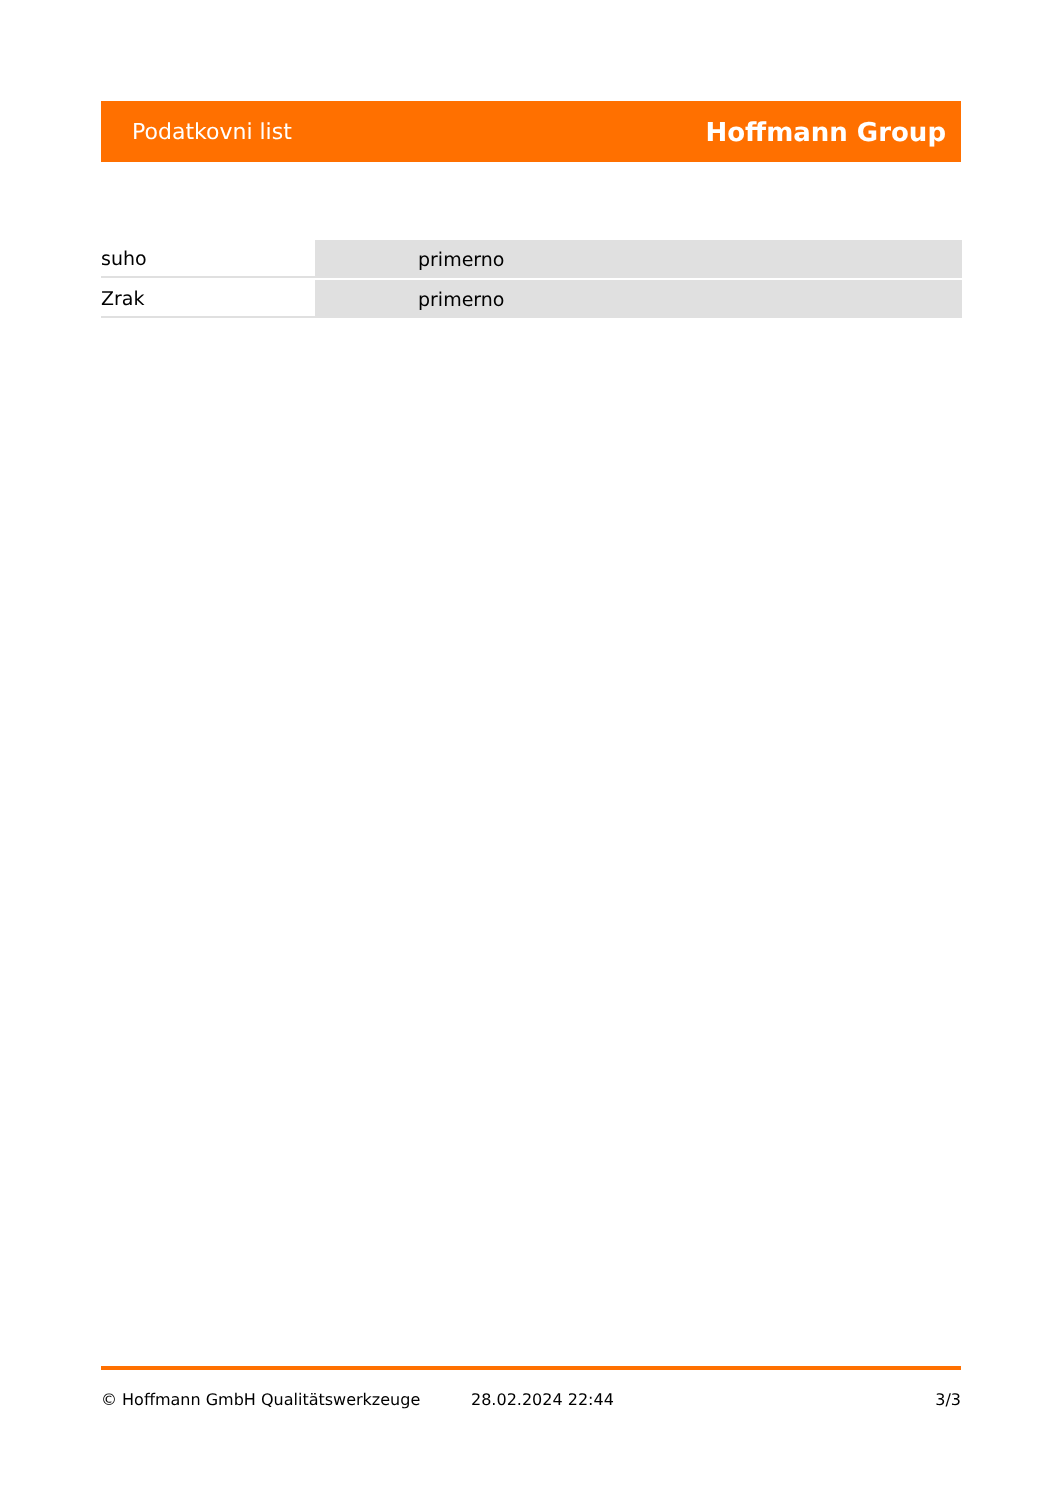Podatkovni list Hoffmann Group
| suho | primerno |
| Zrak | primerno |
© Hoffmann GmbH Qualitätswerkzeuge 28.02.2024 22:44 3/3